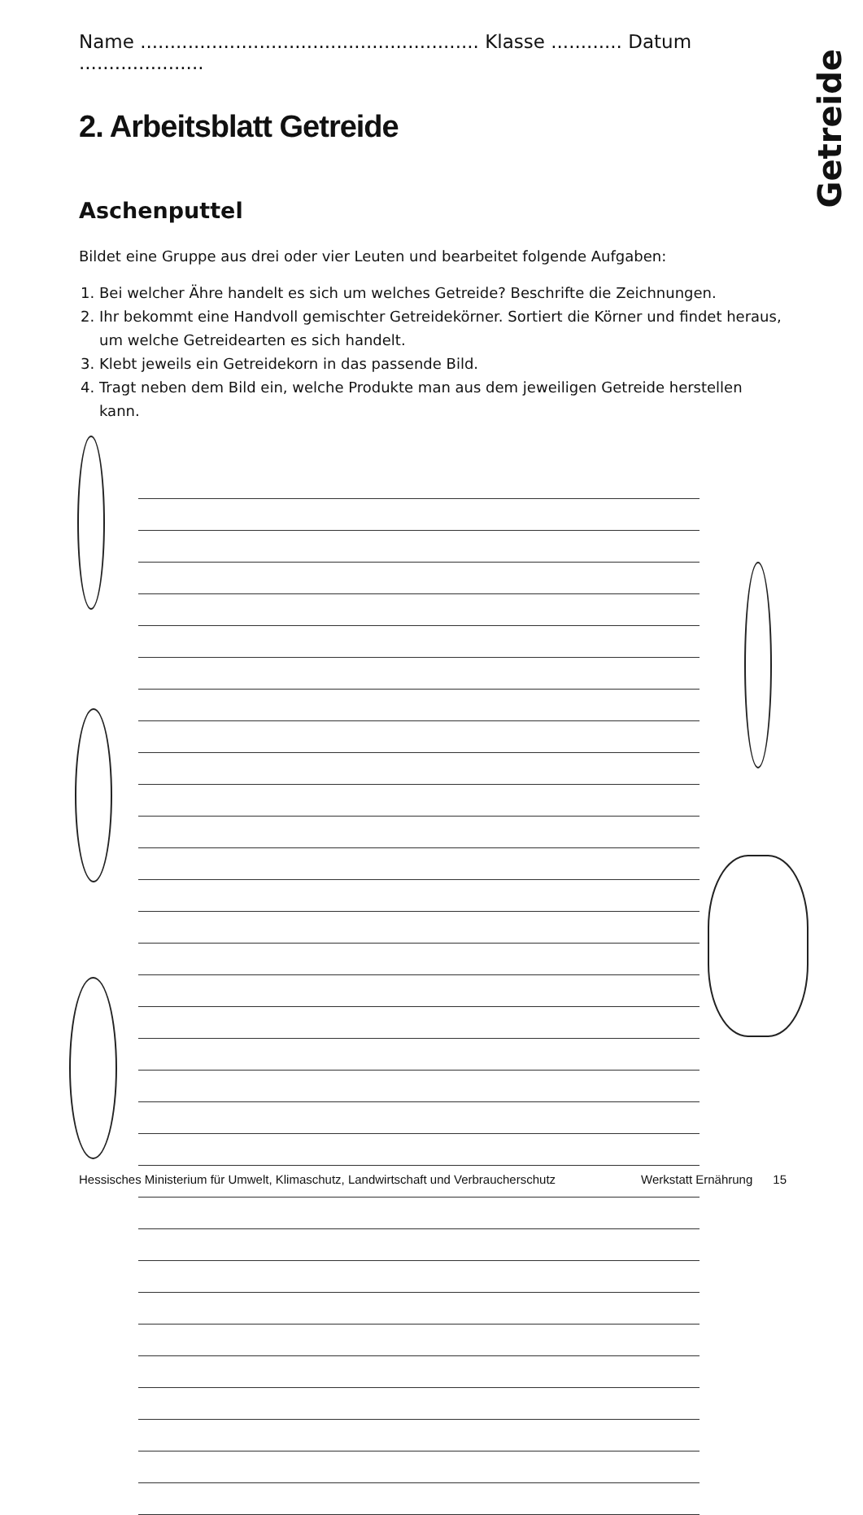Getreide
Name ......................................................... Klasse ............ Datum .....................
2. Arbeitsblatt Getreide
Aschenputtel
Bildet eine Gruppe aus drei oder vier Leuten und bearbeitet folgende Aufgaben:
1. Bei welcher Ähre handelt es sich um welches Getreide? Beschrifte die Zeichnungen.
2. Ihr bekommt eine Handvoll gemischter Getreidekörner. Sortiert die Körner und findet heraus, um welche Getreidearten es sich handelt.
3. Klebt jeweils ein Getreidekorn in das passende Bild.
4. Tragt neben dem Bild ein, welche Produkte man aus dem jeweiligen Getreide herstellen kann.
Hessisches Ministerium für Umwelt, Klimaschutz, Landwirtschaft und Verbraucherschutz Werkstatt Ernährung 15